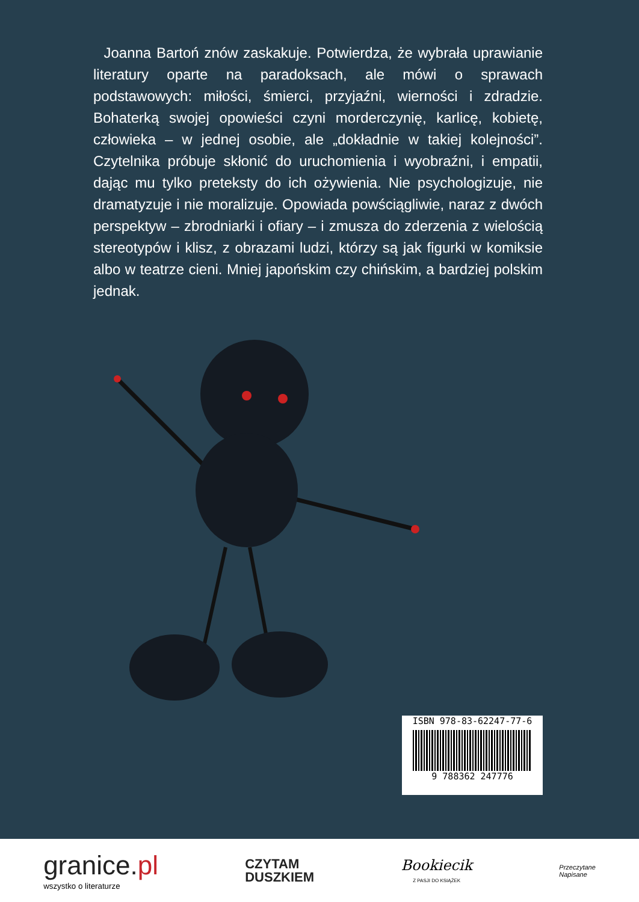Joanna Bartoń znów zaskakuje. Potwierdza, że wybrała uprawianie literatury oparte na paradoksach, ale mówi o sprawach podstawowych: miłości, śmierci, przyjaźni, wierności i zdradzie. Bohaterką swojej opowieści czyni morderczynię, karlicę, kobietę, człowieka – w jednej osobie, ale „dokładnie w takiej kolejności”. Czytelnika próbuje skłonić do uruchomienia i wyobraźni, i empatii, dając mu tylko preteksty do ich ożywienia. Nie psychologizuje, nie dramatyzuje i nie moralizuje. Opowiada powściągliwie, naraz z dwóch perspektyw – zbrodniarki i ofiary – i zmusza do zderzenia z wielością stereotypów i klisz, z obrazami ludzi, którzy są jak figurki w komiksie albo w teatrze cieni. Mniej japońskim czy chińskim, a bardziej polskim jednak.
ISBN 978-83-62247-77-6
9 788362 247776
granice.pl
wszystko o literaturze
CZYTAM
DUSZKIEM
Bookiecik
Z PASJI DO KSIĄŻEK
Przeczytane
Napisane